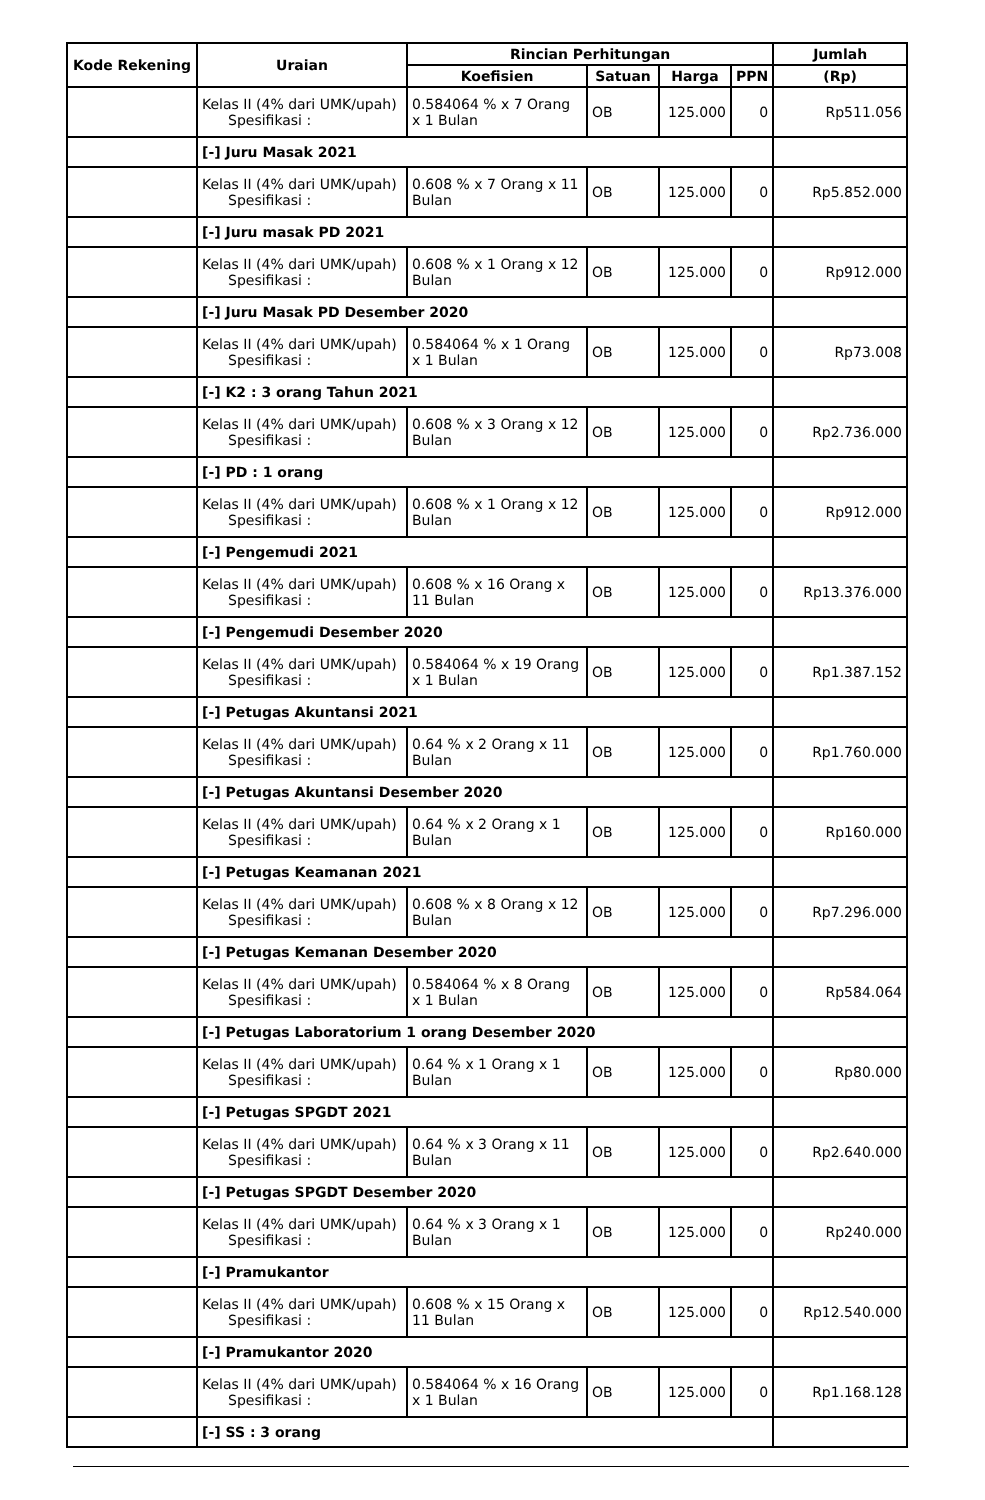| Kode Rekening | Uraian | Rincian Perhitungan | | | | Jumlah |
| --- | --- | --- | --- | --- | --- | --- |
| | | Koefisien | Satuan | Harga | PPN | (Rp) |
| | Kelas II (4% dari UMK/upah) Spesifikasi : | 0.584064 % x 7 Orang x 1 Bulan | OB | 125.000 | 0 | Rp511.056 |
| | [-] Juru Masak 2021 | | | | | |
| | Kelas II (4% dari UMK/upah) Spesifikasi : | 0.608 % x 7 Orang x 11 Bulan | OB | 125.000 | 0 | Rp5.852.000 |
| | [-] Juru masak PD 2021 | | | | | |
| | Kelas II (4% dari UMK/upah) Spesifikasi : | 0.608 % x 1 Orang x 12 Bulan | OB | 125.000 | 0 | Rp912.000 |
| | [-] Juru Masak PD Desember 2020 | | | | | |
| | Kelas II (4% dari UMK/upah) Spesifikasi : | 0.584064 % x 1 Orang x 1 Bulan | OB | 125.000 | 0 | Rp73.008 |
| | [-] K2 : 3 orang Tahun 2021 | | | | | |
| | Kelas II (4% dari UMK/upah) Spesifikasi : | 0.608 % x 3 Orang x 12 Bulan | OB | 125.000 | 0 | Rp2.736.000 |
| | [-] PD : 1 orang | | | | | |
| | Kelas II (4% dari UMK/upah) Spesifikasi : | 0.608 % x 1 Orang x 12 Bulan | OB | 125.000 | 0 | Rp912.000 |
| | [-] Pengemudi 2021 | | | | | |
| | Kelas II (4% dari UMK/upah) Spesifikasi : | 0.608 % x 16 Orang x 11 Bulan | OB | 125.000 | 0 | Rp13.376.000 |
| | [-] Pengemudi Desember 2020 | | | | | |
| | Kelas II (4% dari UMK/upah) Spesifikasi : | 0.584064 % x 19 Orang x 1 Bulan | OB | 125.000 | 0 | Rp1.387.152 |
| | [-] Petugas Akuntansi 2021 | | | | | |
| | Kelas II (4% dari UMK/upah) Spesifikasi : | 0.64 % x 2 Orang x 11 Bulan | OB | 125.000 | 0 | Rp1.760.000 |
| | [-] Petugas Akuntansi Desember 2020 | | | | | |
| | Kelas II (4% dari UMK/upah) Spesifikasi : | 0.64 % x 2 Orang x 1 Bulan | OB | 125.000 | 0 | Rp160.000 |
| | [-] Petugas Keamanan 2021 | | | | | |
| | Kelas II (4% dari UMK/upah) Spesifikasi : | 0.608 % x 8 Orang x 12 Bulan | OB | 125.000 | 0 | Rp7.296.000 |
| | [-] Petugas Kemanan Desember 2020 | | | | | |
| | Kelas II (4% dari UMK/upah) Spesifikasi : | 0.584064 % x 8 Orang x 1 Bulan | OB | 125.000 | 0 | Rp584.064 |
| | [-] Petugas Laboratorium 1 orang Desember 2020 | | | | | |
| | Kelas II (4% dari UMK/upah) Spesifikasi : | 0.64 % x 1 Orang x 1 Bulan | OB | 125.000 | 0 | Rp80.000 |
| | [-] Petugas SPGDT 2021 | | | | | |
| | Kelas II (4% dari UMK/upah) Spesifikasi : | 0.64 % x 3 Orang x 11 Bulan | OB | 125.000 | 0 | Rp2.640.000 |
| | [-] Petugas SPGDT Desember 2020 | | | | | |
| | Kelas II (4% dari UMK/upah) Spesifikasi : | 0.64 % x 3 Orang x 1 Bulan | OB | 125.000 | 0 | Rp240.000 |
| | [-] Pramukantor | | | | | |
| | Kelas II (4% dari UMK/upah) Spesifikasi : | 0.608 % x 15 Orang x 11 Bulan | OB | 125.000 | 0 | Rp12.540.000 |
| | [-] Pramukantor 2020 | | | | | |
| | Kelas II (4% dari UMK/upah) Spesifikasi : | 0.584064 % x 16 Orang x 1 Bulan | OB | 125.000 | 0 | Rp1.168.128 |
| | [-] SS : 3 orang | | | | | |